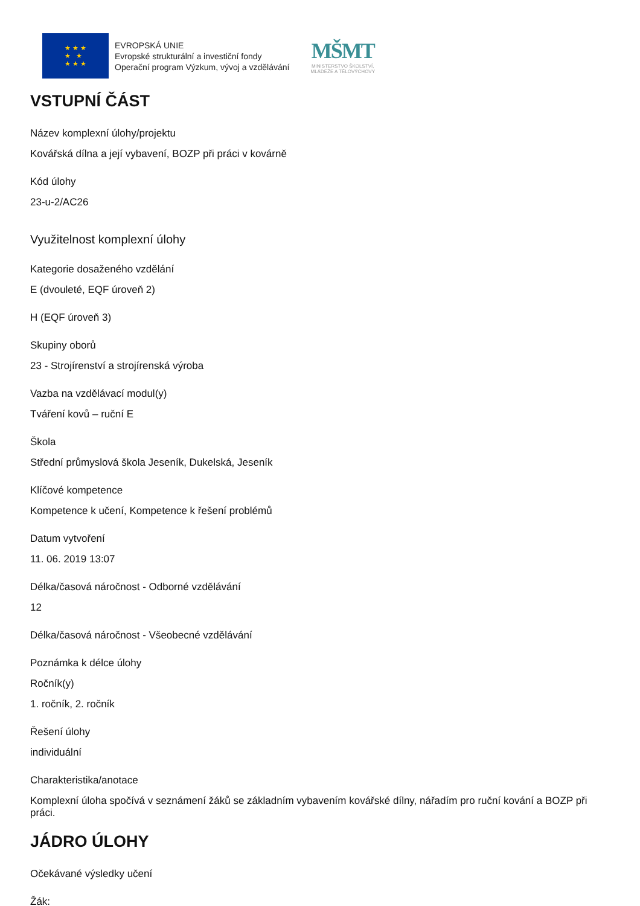★ ★ ★
★ ★
★ ★ ★
EVROPSKÁ UNIE
Evropské strukturální a investiční fondy
Operační program Výzkum, vývoj a vzdělávání
MŠMT
MINISTERSTVO ŠKOLSTVÍ,
MLÁDEŽE A TĚLOVÝCHOVY
VSTUPNÍ ČÁST
Název komplexní úlohy/projektu
Kovářská dílna a její vybavení, BOZP při práci v kovárně
Kód úlohy
23-u-2/AC26
Využitelnost komplexní úlohy
Kategorie dosaženého vzdělání
E (dvouleté, EQF úroveň 2)
H (EQF úroveň 3)
Skupiny oborů
23 - Strojírenství a strojírenská výroba
Vazba na vzdělávací modul(y)
Tváření kovů – ruční E
Škola
Střední průmyslová škola Jeseník, Dukelská, Jeseník
Klíčové kompetence
Kompetence k učení, Kompetence k řešení problémů
Datum vytvoření
11. 06. 2019 13:07
Délka/časová náročnost - Odborné vzdělávání
12
Délka/časová náročnost - Všeobecné vzdělávání
Poznámka k délce úlohy
Ročník(y)
1. ročník, 2. ročník
Řešení úlohy
individuální
Charakteristika/anotace
Komplexní úloha spočívá v seznámení žáků se základním vybavením kovářské dílny, nářadím pro ruční kování a BOZP při práci.
JÁDRO ÚLOHY
Očekávané výsledky učení
Žák: